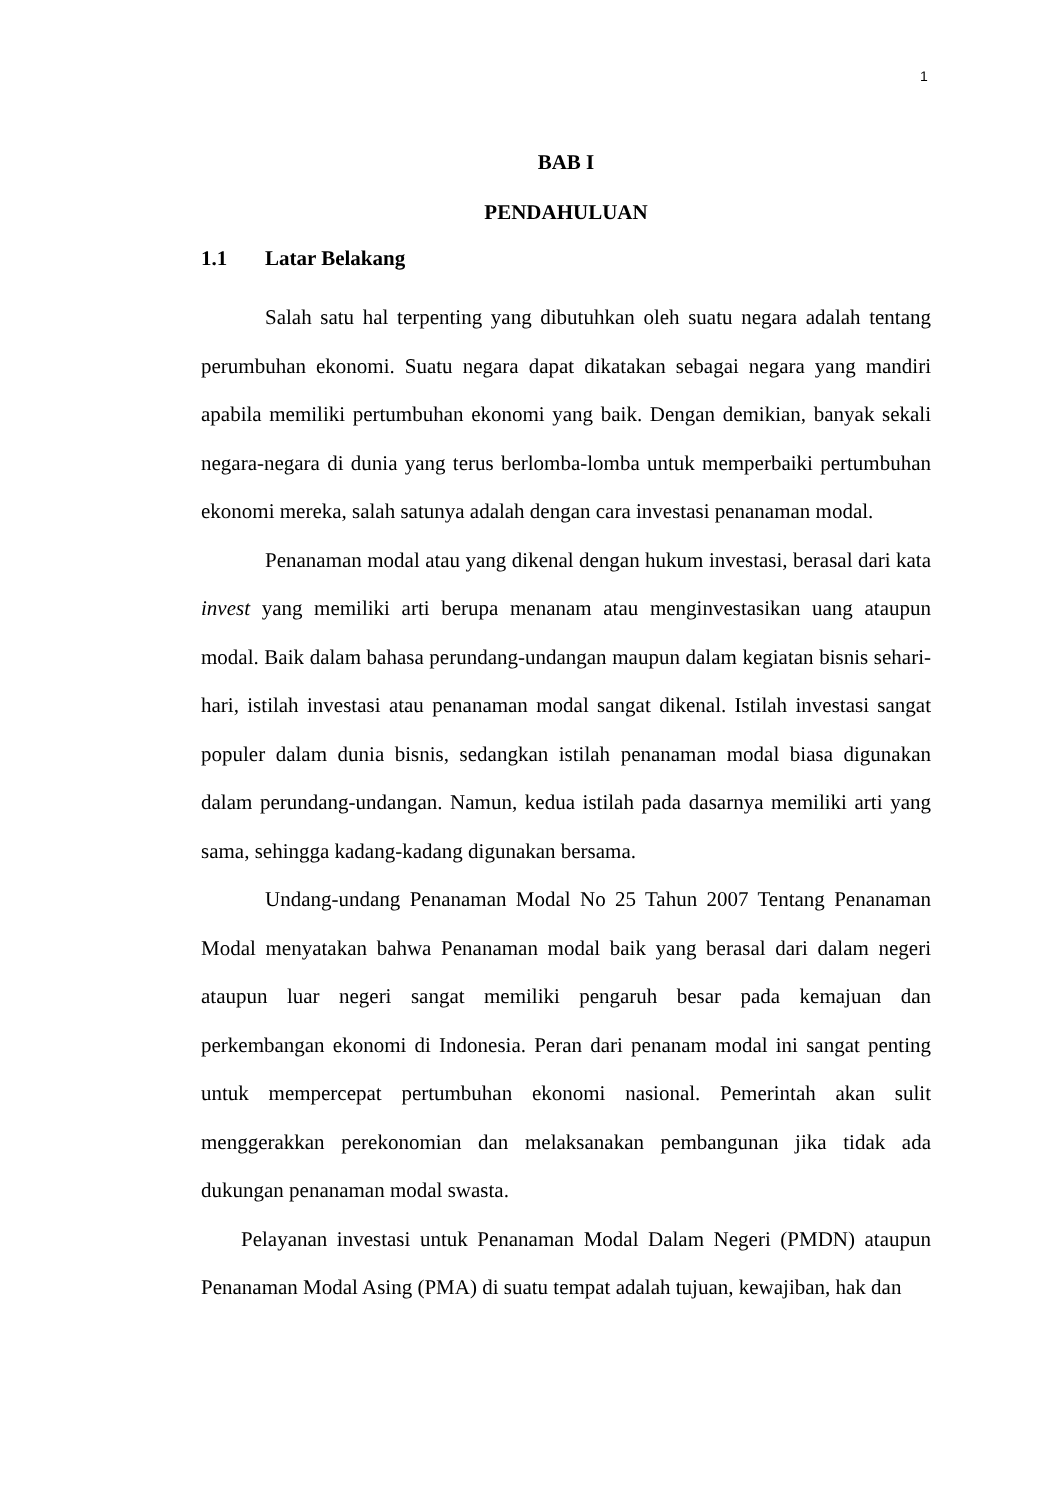1
BAB I
PENDAHULUAN
1.1 Latar Belakang
Salah satu hal terpenting yang dibutuhkan oleh suatu negara adalah tentang perumbuhan ekonomi. Suatu negara dapat dikatakan sebagai negara yang mandiri apabila memiliki pertumbuhan ekonomi yang baik. Dengan demikian, banyak sekali negara-negara di dunia yang terus berlomba-lomba untuk memperbaiki pertumbuhan ekonomi mereka, salah satunya adalah dengan cara investasi penanaman modal.
Penanaman modal atau yang dikenal dengan hukum investasi, berasal dari kata invest yang memiliki arti berupa menanam atau menginvestasikan uang ataupun modal. Baik dalam bahasa perundang-undangan maupun dalam kegiatan bisnis sehari-hari, istilah investasi atau penanaman modal sangat dikenal. Istilah investasi sangat populer dalam dunia bisnis, sedangkan istilah penanaman modal biasa digunakan dalam perundang-undangan. Namun, kedua istilah pada dasarnya memiliki arti yang sama, sehingga kadang-kadang digunakan bersama.
Undang-undang Penanaman Modal No 25 Tahun 2007 Tentang Penanaman Modal menyatakan bahwa Penanaman modal baik yang berasal dari dalam negeri ataupun luar negeri sangat memiliki pengaruh besar pada kemajuan dan perkembangan ekonomi di Indonesia. Peran dari penanam modal ini sangat penting untuk mempercepat pertumbuhan ekonomi nasional. Pemerintah akan sulit menggerakkan perekonomian dan melaksanakan pembangunan jika tidak ada dukungan penanaman modal swasta.
Pelayanan investasi untuk Penanaman Modal Dalam Negeri (PMDN) ataupun Penanaman Modal Asing (PMA) di suatu tempat adalah tujuan, kewajiban, hak dan